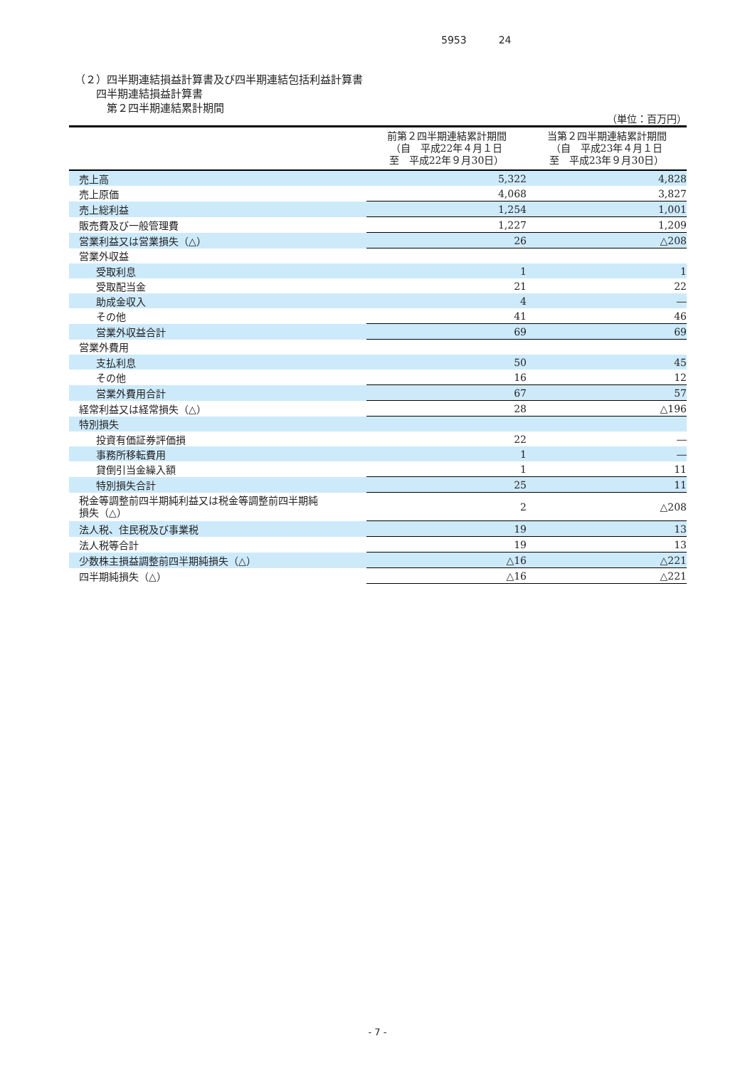5953 24
（２）四半期連結損益計算書及び四半期連結包括利益計算書
　　四半期連結損益計算書
　　　第２四半期連結累計期間
| （単位：百万円） | | |
| | 前第２四半期連結累計期間 （自 平成22年４月１日 至 平成22年９月30日） | 当第２四半期連結累計期間 （自 平成23年４月１日 至 平成23年９月30日） |
| 売上高 | 5,322 | 4,828 |
| 売上原価 | 4,068 | 3,827 |
| 売上総利益 | 1,254 | 1,001 |
| 販売費及び一般管理費 | 1,227 | 1,209 |
| 営業利益又は営業損失（△） | 26 | △208 |
| 営業外収益 | | |
| 受取利息 | 1 | 1 |
| 受取配当金 | 21 | 22 |
| 助成金収入 | 4 | ― |
| その他 | 41 | 46 |
| 営業外収益合計 | 69 | 69 |
| 営業外費用 | | |
| 支払利息 | 50 | 45 |
| その他 | 16 | 12 |
| 営業外費用合計 | 67 | 57 |
| 経常利益又は経常損失（△） | 28 | △196 |
| 特別損失 | | |
| 投資有価証券評価損 | 22 | ― |
| 事務所移転費用 | 1 | ― |
| 貸倒引当金繰入額 | 1 | 11 |
| 特別損失合計 | 25 | 11 |
| 税金等調整前四半期純利益又は税金等調整前四半期純 損失（△） | 2 | △208 |
| 法人税、住民税及び事業税 | 19 | 13 |
| 法人税等合計 | 19 | 13 |
| 少数株主損益調整前四半期純損失（△） | △16 | △221 |
| 四半期純損失（△） | △16 | △221 |
- 7 -